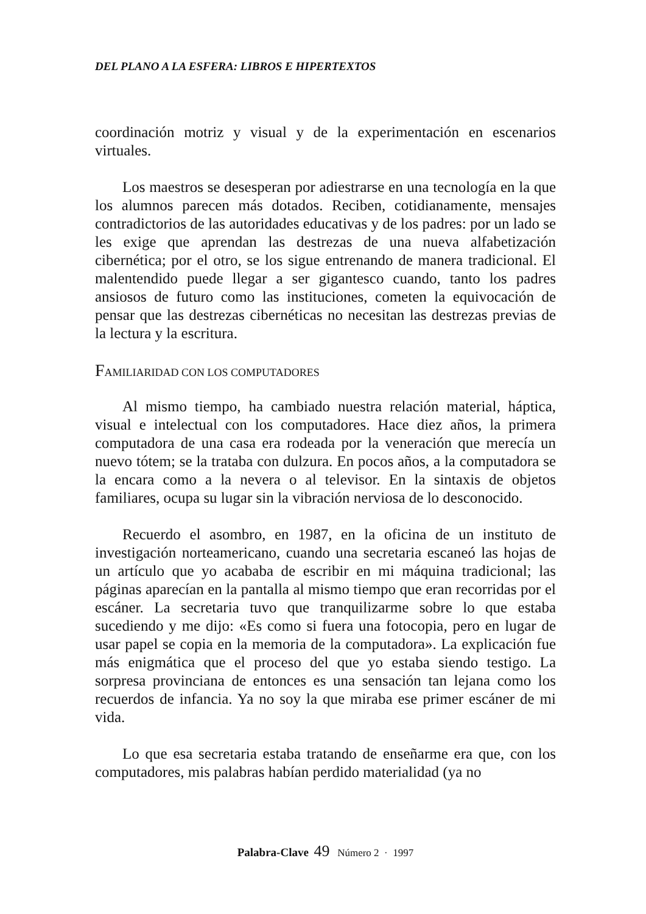DEL PLANO A LA ESFERA: LIBROS E HIPERTEXTOS
coordinación motriz y visual y de la experimentación en escenarios virtuales.
Los maestros se desesperan por adiestrarse en una tecnología en la que los alumnos parecen más dotados. Reciben, cotidianamente, mensajes contradictorios de las autoridades educativas y de los padres: por un lado se les exige que aprendan las destrezas de una nueva alfabetización cibernética; por el otro, se los sigue entrenando de manera tradicional. El malentendido puede llegar a ser gigantesco cuando, tanto los padres ansiosos de futuro como las instituciones, cometen la equivocación de pensar que las destrezas cibernéticas no necesitan las destrezas previas de la lectura y la escritura.
FAMILIARIDAD CON LOS COMPUTADORES
Al mismo tiempo, ha cambiado nuestra relación material, háptica, visual e intelectual con los computadores. Hace diez años, la primera computadora de una casa era rodeada por la veneración que merecía un nuevo tótem; se la trataba con dulzura. En pocos años, a la computadora se la encara como a la nevera o al televisor. En la sintaxis de objetos familiares, ocupa su lugar sin la vibración nerviosa de lo desconocido.
Recuerdo el asombro, en 1987, en la oficina de un instituto de investigación norteamericano, cuando una secretaria escaneó las hojas de un artículo que yo acababa de escribir en mi máquina tradicional; las páginas aparecían en la pantalla al mismo tiempo que eran recorridas por el escáner. La secretaria tuvo que tranquilizarme sobre lo que estaba sucediendo y me dijo: «Es como si fuera una fotocopia, pero en lugar de usar papel se copia en la memoria de la computadora». La explicación fue más enigmática que el proceso del que yo estaba siendo testigo. La sorpresa provinciana de entonces es una sensación tan lejana como los recuerdos de infancia. Ya no soy la que miraba ese primer escáner de mi vida.
Lo que esa secretaria estaba tratando de enseñarme era que, con los computadores, mis palabras habían perdido materialidad (ya no
Palabra-Clave 49 Número 2 · 1997